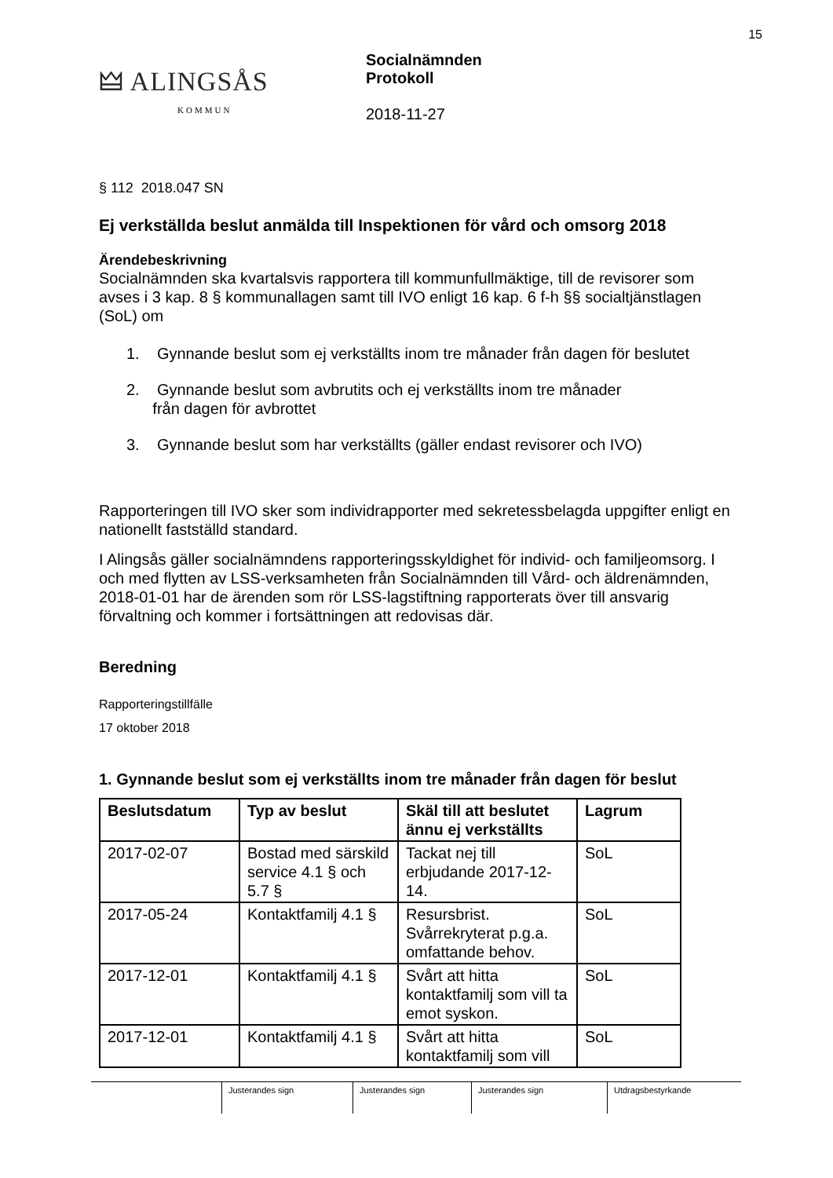15
🜲 ALINGSÅS
KOMMUN
Socialnämnden
Protokoll
2018-11-27
§ 112 2018.047 SN
Ej verkställda beslut anmälda till Inspektionen för vård och omsorg 2018
Ärendebeskrivning
Socialnämnden ska kvartalsvis rapportera till kommunfullmäktige, till de revisorer som avses i 3 kap. 8 § kommunallagen samt till IVO enligt 16 kap. 6 f-h §§ socialtjänstlagen (SoL) om
1. Gynnande beslut som ej verkställts inom tre månader från dagen för beslutet
2. Gynnande beslut som avbrutits och ej verkställts inom tre månader
från dagen för avbrottet
3. Gynnande beslut som har verkställts (gäller endast revisorer och IVO)
Rapporteringen till IVO sker som individrapporter med sekretessbelagda uppgifter enligt en nationellt fastställd standard.
I Alingsås gäller socialnämndens rapporteringsskyldighet för individ- och familjeomsorg. I och med flytten av LSS-verksamheten från Socialnämnden till Vård- och äldrenämnden, 2018-01-01 har de ärenden som rör LSS-lagstiftning rapporterats över till ansvarig förvaltning och kommer i fortsättningen att redovisas där.
Beredning
Rapporteringstillfälle
17 oktober 2018
1. Gynnande beslut som ej verkställts inom tre månader från dagen för beslut
| Beslutsdatum | Typ av beslut | Skäl till att beslutet ännu ej verkställts | Lagrum |
| --- | --- | --- | --- |
| 2017-02-07 | Bostad med särskild service 4.1 § och 5.7 § | Tackat nej till erbjudande 2017-12-14. | SoL |
| 2017-05-24 | Kontaktfamilj 4.1 § | Resursbrist. Svårrekryterat p.g.a. omfattande behov. | SoL |
| 2017-12-01 | Kontaktfamilj 4.1 § | Svårt att hitta kontaktfamilj som vill ta emot syskon. | SoL |
| 2017-12-01 | Kontaktfamilj 4.1 § | Svårt att hitta kontaktfamilj som vill | SoL |
Justerandes sign Justerandes sign Justerandes sign Utdragsbestyrkande